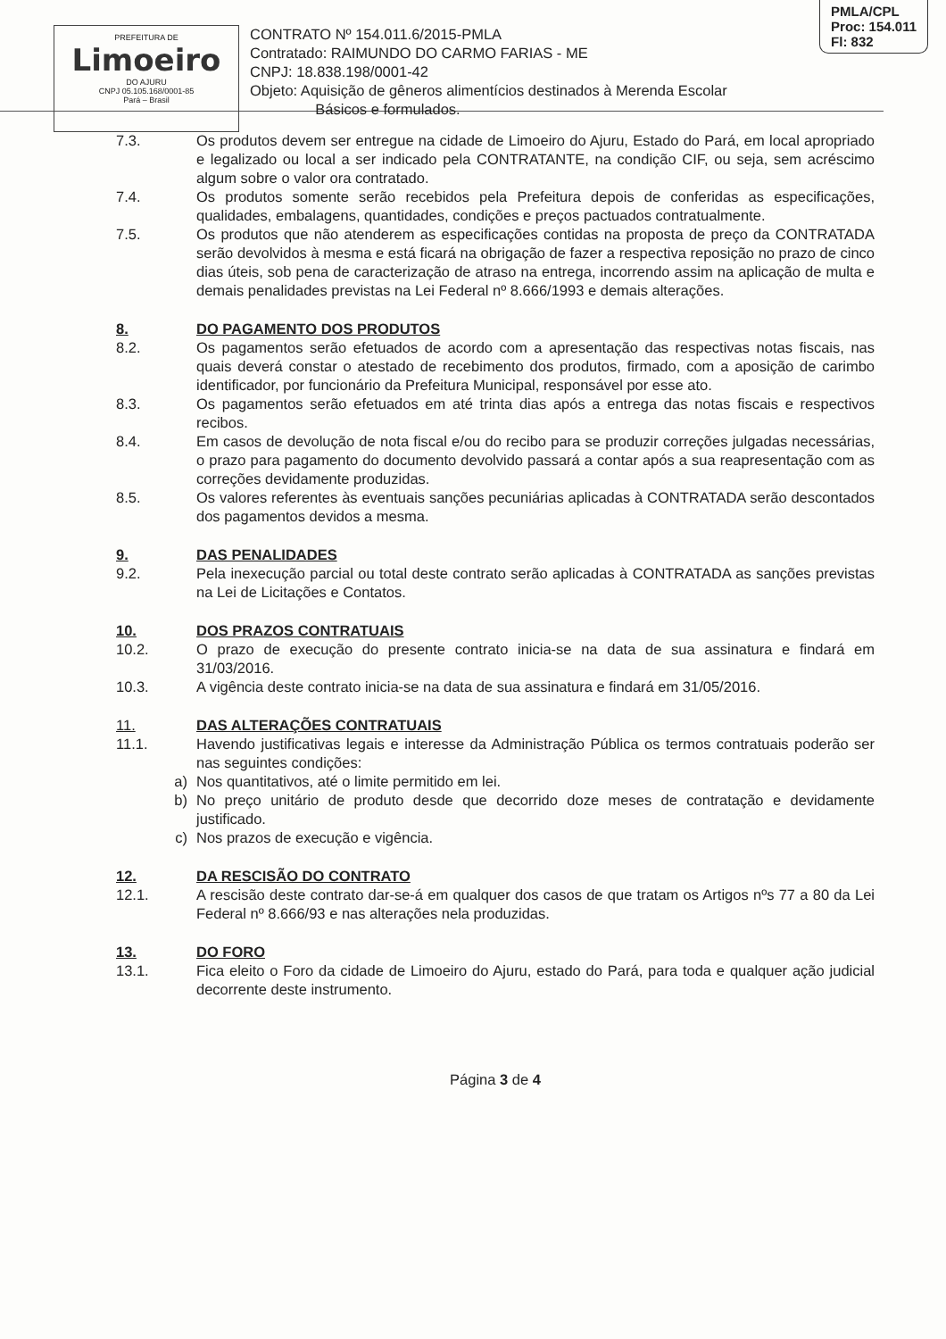PMLA/CPL
Proc: 154.011
Fl: 832
PREFEITURA DE
Limoeiro
DO AJURU
CNPJ 05.105.168/0001-85
Pará – Brasil
CONTRATO Nº 154.011.6/2015-PMLA
Contratado: RAIMUNDO DO CARMO FARIAS - ME
CNPJ: 18.838.198/0001-42
Objeto: Aquisição de gêneros alimentícios destinados à Merenda Escolar
Básicos e formulados.
7.3. Os produtos devem ser entregue na cidade de Limoeiro do Ajuru, Estado do Pará, em local apropriado e legalizado ou local a ser indicado pela CONTRATANTE, na condição CIF, ou seja, sem acréscimo algum sobre o valor ora contratado.
7.4. Os produtos somente serão recebidos pela Prefeitura depois de conferidas as especificações, qualidades, embalagens, quantidades, condições e preços pactuados contratualmente.
7.5. Os produtos que não atenderem as especificações contidas na proposta de preço da CONTRATADA serão devolvidos à mesma e está ficará na obrigação de fazer a respectiva reposição no prazo de cinco dias úteis, sob pena de caracterização de atraso na entrega, incorrendo assim na aplicação de multa e demais penalidades previstas na Lei Federal nº 8.666/1993 e demais alterações.
8. DO PAGAMENTO DOS PRODUTOS
8.2. Os pagamentos serão efetuados de acordo com a apresentação das respectivas notas fiscais, nas quais deverá constar o atestado de recebimento dos produtos, firmado, com a aposição de carimbo identificador, por funcionário da Prefeitura Municipal, responsável por esse ato.
8.3. Os pagamentos serão efetuados em até trinta dias após a entrega das notas fiscais e respectivos recibos.
8.4. Em casos de devolução de nota fiscal e/ou do recibo para se produzir correções julgadas necessárias, o prazo para pagamento do documento devolvido passará a contar após a sua reapresentação com as correções devidamente produzidas.
8.5. Os valores referentes às eventuais sanções pecuniárias aplicadas à CONTRATADA serão descontados dos pagamentos devidos a mesma.
9. DAS PENALIDADES
9.2. Pela inexecução parcial ou total deste contrato serão aplicadas à CONTRATADA as sanções previstas na Lei de Licitações e Contatos.
10. DOS PRAZOS CONTRATUAIS
10.2. O prazo de execução do presente contrato inicia-se na data de sua assinatura e findará em 31/03/2016.
10.3. A vigência deste contrato inicia-se na data de sua assinatura e findará em 31/05/2016.
11. DAS ALTERAÇÕES CONTRATUAIS
11.1. Havendo justificativas legais e interesse da Administração Pública os termos contratuais poderão ser nas seguintes condições:
a) Nos quantitativos, até o limite permitido em lei.
b) No preço unitário de produto desde que decorrido doze meses de contratação e devidamente justificado.
c) Nos prazos de execução e vigência.
12. DA RESCISÃO DO CONTRATO
12.1. A rescisão deste contrato dar-se-á em qualquer dos casos de que tratam os Artigos nºs 77 a 80 da Lei Federal nº 8.666/93 e nas alterações nela produzidas.
13. DO FORO
13.1. Fica eleito o Foro da cidade de Limoeiro do Ajuru, estado do Pará, para toda e qualquer ação judicial decorrente deste instrumento.
Página 3 de 4